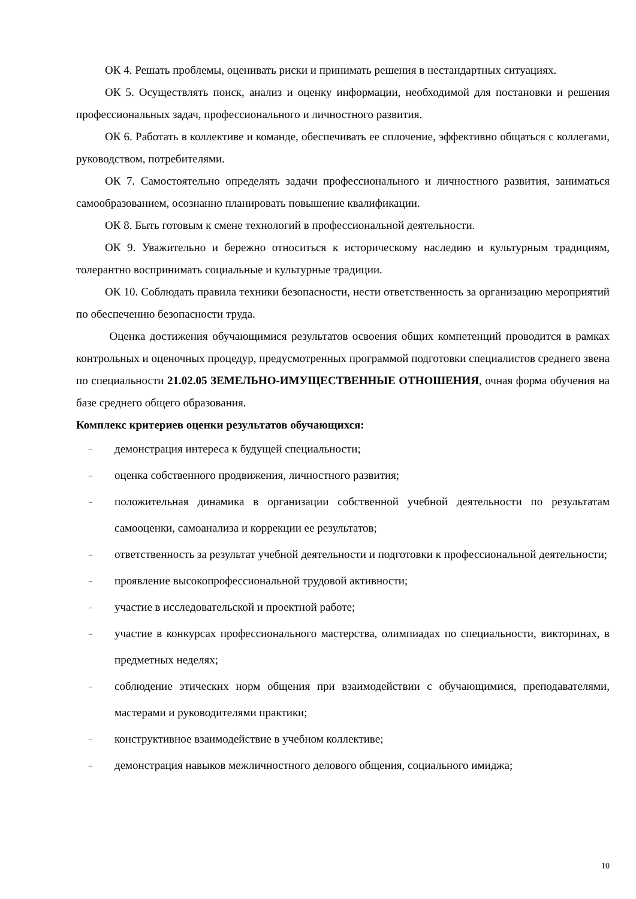ОК 4. Решать проблемы, оценивать риски и принимать решения в нестандартных ситуациях.
ОК 5. Осуществлять поиск, анализ и оценку информации, необходимой для постановки и решения профессиональных задач, профессионального и личностного развития.
ОК 6. Работать в коллективе и команде, обеспечивать ее сплочение, эффективно общаться с коллегами, руководством, потребителями.
ОК 7. Самостоятельно определять задачи профессионального и личностного развития, заниматься самообразованием, осознанно планировать повышение квалификации.
ОК 8. Быть готовым к смене технологий в профессиональной деятельности.
ОК 9. Уважительно и бережно относиться к историческому наследию и культурным традициям, толерантно воспринимать социальные и культурные традиции.
ОК 10. Соблюдать правила техники безопасности, нести ответственность за организацию мероприятий по обеспечению безопасности труда.
Оценка достижения обучающимися результатов освоения общих компетенций проводится в рамках контрольных и оценочных процедур, предусмотренных программой подготовки специалистов среднего звена по специальности 21.02.05 ЗЕМЕЛЬНО-ИМУЩЕСТВЕННЫЕ ОТНОШЕНИЯ, очная форма обучения на базе среднего общего образования.
Комплекс критериев оценки результатов обучающихся:
– демонстрация интереса к будущей специальности;
– оценка собственного продвижения, личностного развития;
– положительная динамика в организации собственной учебной деятельности по результатам самооценки, самоанализа и коррекции ее результатов;
– ответственность за результат учебной деятельности и подготовки к профессиональной деятельности;
– проявление высокопрофессиональной трудовой активности;
– участие в исследовательской и проектной работе;
– участие в конкурсах профессионального мастерства, олимпиадах по специальности, викторинах, в предметных неделях;
– соблюдение этических норм общения при взаимодействии с обучающимися, преподавателями, мастерами и руководителями практики;
– конструктивное взаимодействие в учебном коллективе;
– демонстрация навыков межличностного делового общения, социального имиджа;
10